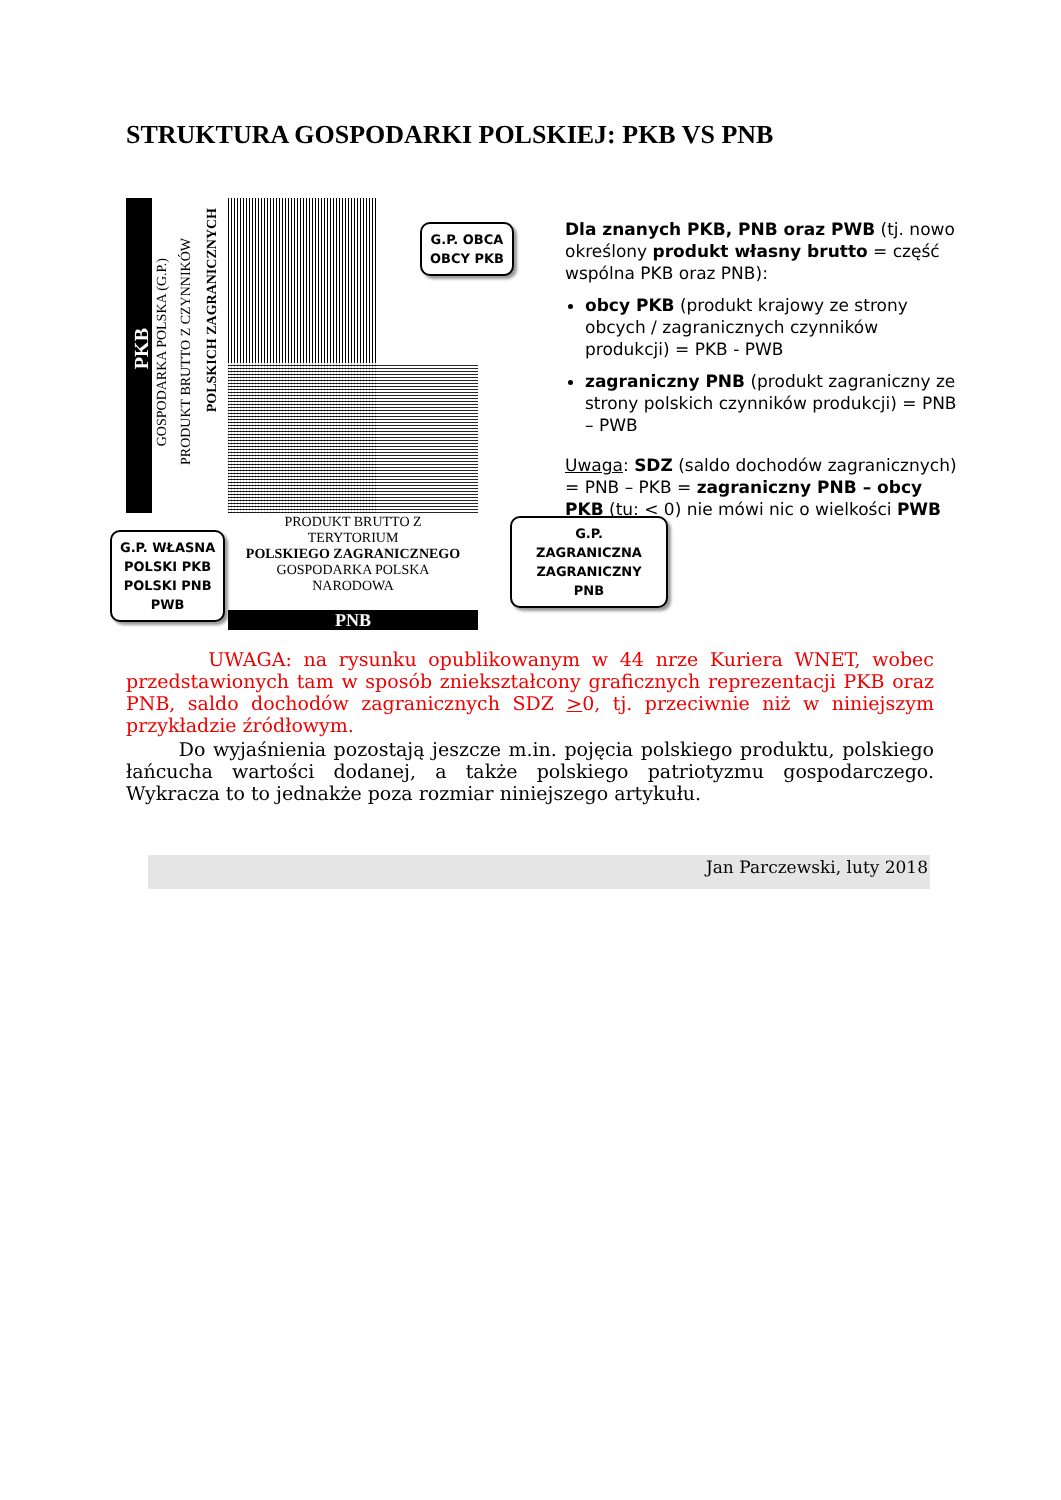STRUKTURA GOSPODARKI POLSKIEJ: PKB VS PNB
PKB
GOSPODARKA POLSKA (G.P.)
PRODUKT BRUTTO Z CZYNNIKÓW
POLSKICH ZAGRANICZNYCH
G.P. OBCA
OBCY PKB
G.P. ZAGRANICZNA
ZAGRANICZNY PNB
G.P. WŁASNA
POLSKI PKB
POLSKI PNB
PWB
PRODUKT BRUTTO Z
TERYTORIUM
POLSKIEGO ZAGRANICZNEGO
GOSPODARKA POLSKA
NARODOWA
PNB
Dla znanych PKB, PNB oraz PWB (tj. nowo określony produkt własny brutto = część wspólna PKB oraz PNB):
obcy PKB (produkt krajowy ze strony obcych / zagranicznych czynników produkcji) = PKB - PWB
zagraniczny PNB (produkt zagraniczny ze strony polskich czynników produkcji) = PNB – PWB
Uwaga: SDZ (saldo dochodów zagranicznych) = PNB – PKB = zagraniczny PNB – obcy PKB (tu: < 0) nie mówi nic o wielkości PWB
UWAGA: na rysunku opublikowanym w 44 nrze Kuriera WNET, wobec przedstawionych tam w sposób zniekształcony graficznych reprezentacji PKB oraz PNB, saldo dochodów zagranicznych SDZ >0, tj. przeciwnie niż w niniejszym przykładzie źródłowym.
Do wyjaśnienia pozostają jeszcze m.in. pojęcia polskiego produktu, polskiego łańcucha wartości dodanej, a także polskiego patriotyzmu gospodarczego. Wykracza to to jednakże poza rozmiar niniejszego artykułu.
Jan Parczewski, luty 2018